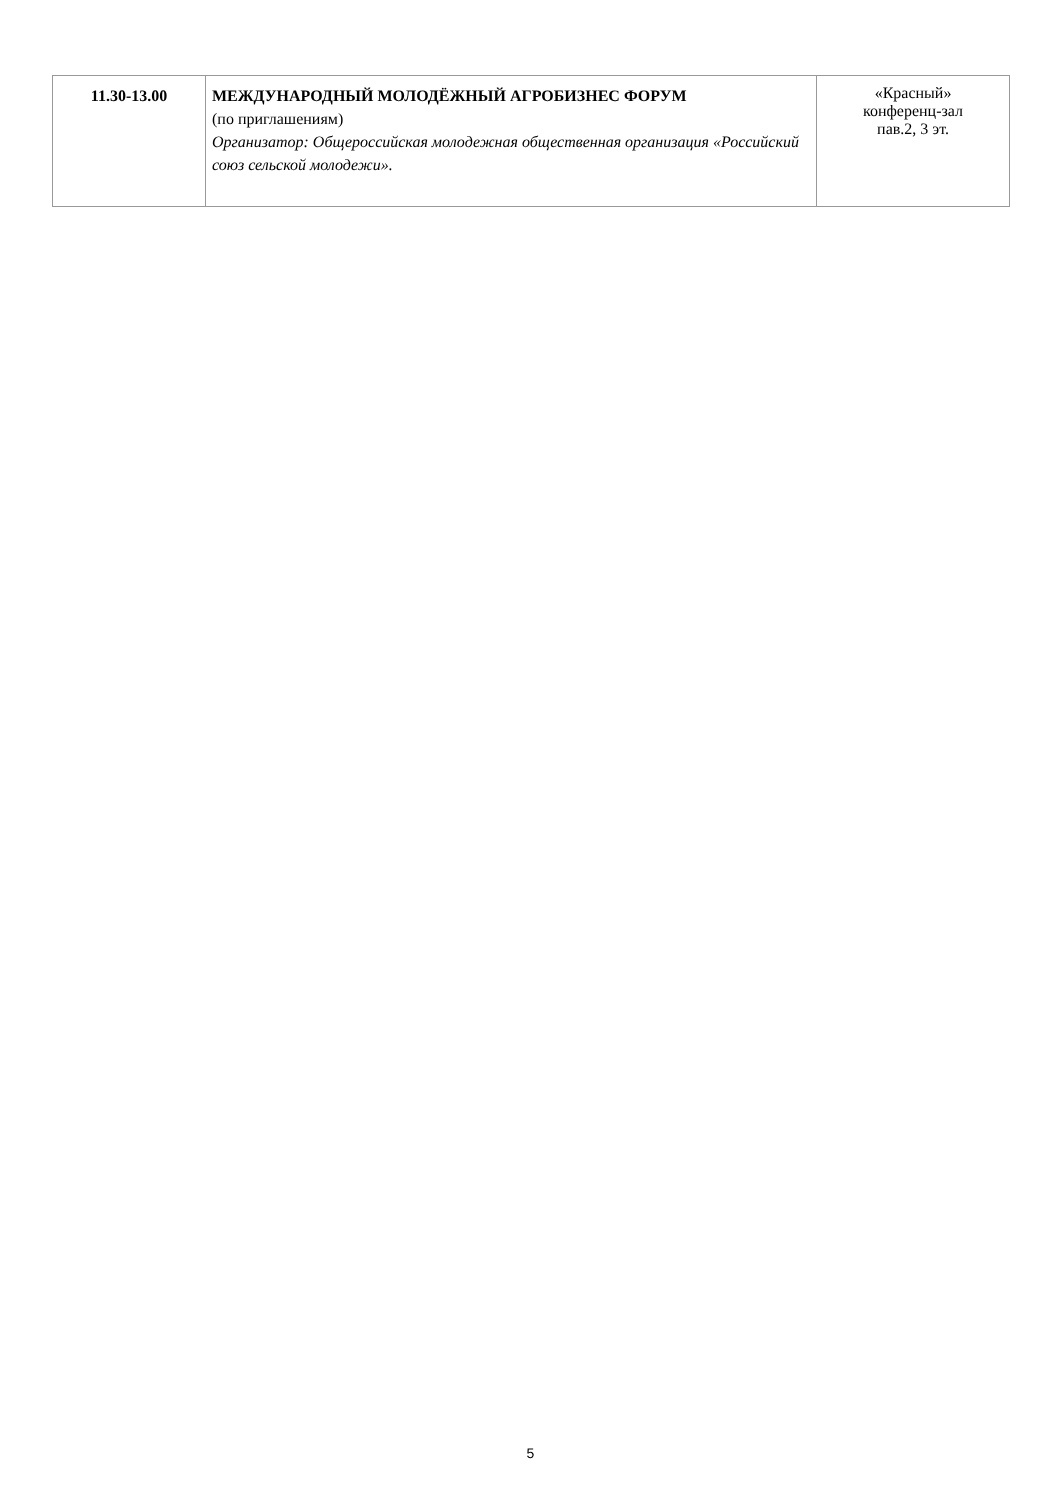| 11.30-13.00 | МЕЖДУНАРОДНЫЙ МОЛОДЁЖНЫЙ АГРОБИЗНЕС ФОРУМ (по приглашениям) Организатор: Общероссийская молодежная общественная организация «Российский союз сельской молодежи». | «Красный» конференц-зал пав.2, 3 эт. |
5